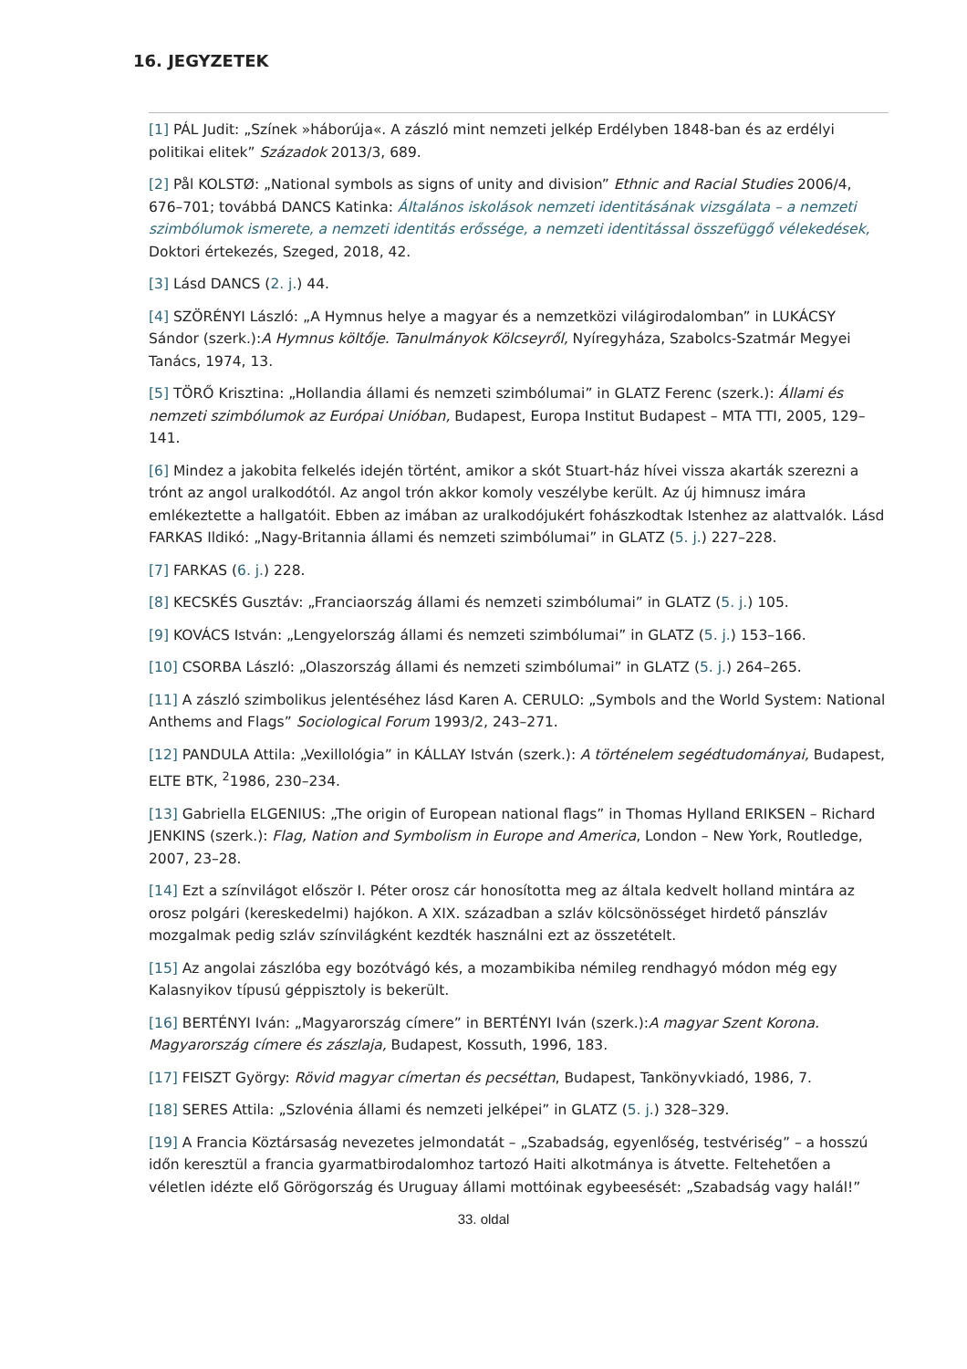16. JEGYZETEK
[1] PÁL Judit: „Színek »háborúja«. A zászló mint nemzeti jelkép Erdélyben 1848-ban és az erdélyi politikai elitek” Századok 2013/3, 689.
[2] Pål KOLSTØ: „National symbols as signs of unity and division” Ethnic and Racial Studies 2006/4, 676–701; továbbá DANCS Katinka: Általános iskolások nemzeti identitásának vizsgálata – a nemzeti szimbólumok ismerete, a nemzeti identitás erőssége, a nemzeti identitással összefüggő vélekedések, Doktori értekezés, Szeged, 2018, 42.
[3] Lásd DANCS (2. j.) 44.
[4] SZÖRÉNYI László: „A Hymnus helye a magyar és a nemzetközi világirodalomban” in LUKÁCSY Sándor (szerk.):A Hymnus költője. Tanulmányok Kölcseyről, Nyíregyháza, Szabolcs-Szatmár Megyei Tanács, 1974, 13.
[5] TÖRŐ Krisztina: „Hollandia állami és nemzeti szimbólumai” in GLATZ Ferenc (szerk.): Állami és nemzeti szimbólumok az Európai Unióban, Budapest, Europa Institut Budapest – MTA TTI, 2005, 129–141.
[6] Mindez a jakobita felkelés idején történt, amikor a skót Stuart-ház hívei vissza akarták szerezni a trónt az angol uralkodótól. Az angol trón akkor komoly veszélybe került. Az új himnusz imára emlékeztette a hallgatóit. Ebben az imában az uralkodójukért fohászkodtak Istenhez az alattvalók. Lásd FARKAS Ildikó: „Nagy-Britannia állami és nemzeti szimbólumai” in GLATZ (5. j.) 227–228.
[7] FARKAS (6. j.) 228.
[8] KECSKÉS Gusztáv: „Franciaország állami és nemzeti szimbólumai” in GLATZ (5. j.) 105.
[9] KOVÁCS István: „Lengyelország állami és nemzeti szimbólumai” in GLATZ (5. j.) 153–166.
[10] CSORBA László: „Olaszország állami és nemzeti szimbólumai” in GLATZ (5. j.) 264–265.
[11] A zászló szimbolikus jelentéséhez lásd Karen A. CERULO: „Symbols and the World System: National Anthems and Flags” Sociological Forum 1993/2, 243–271.
[12] PANDULA Attila: „Vexillológia” in KÁLLAY István (szerk.): A történelem segédtudományai, Budapest, ELTE BTK, <sup>2</sup>1986, 230–234.
[13] Gabriella ELGENIUS: „The origin of European national flags” in Thomas Hylland ERIKSEN – Richard JENKINS (szerk.): Flag, Nation and Symbolism in Europe and America, London – New York, Routledge, 2007, 23–28.
[14] Ezt a színvilágot először I. Péter orosz cár honosította meg az általa kedvelt holland mintára az orosz polgári (kereskedelmi) hajókon. A XIX. században a szláv kölcsönösséget hirdető pánszláv mozgalmak pedig szláv színvilágként kezdték használni ezt az összetételt.
[15] Az angolai zászlóba egy bozótvágó kés, a mozambikiba némileg rendhagyó módon még egy Kalasnyikov típusú géppisztoly is bekerült.
[16] BERTÉNYI Iván: „Magyarország címere” in BERTÉNYI Iván (szerk.):A magyar Szent Korona. Magyarország címere és zászlaja, Budapest, Kossuth, 1996, 183.
[17] FEISZT György: Rövid magyar címertan és pecséttan, Budapest, Tankönyvkiadó, 1986, 7.
[18] SERES Attila: „Szlovénia állami és nemzeti jelképei” in GLATZ (5. j.) 328–329.
[19] A Francia Köztársaság nevezetes jelmondatát – „Szabadság, egyenlőség, testvériség” – a hosszú időn keresztül a francia gyarmatbirodalomhoz tartozó Haiti alkotmánya is átvette. Feltehetően a véletlen idézte elő Görögország és Uruguay állami mottóinak egybeesését: „Szabadság vagy halál!”
33. oldal